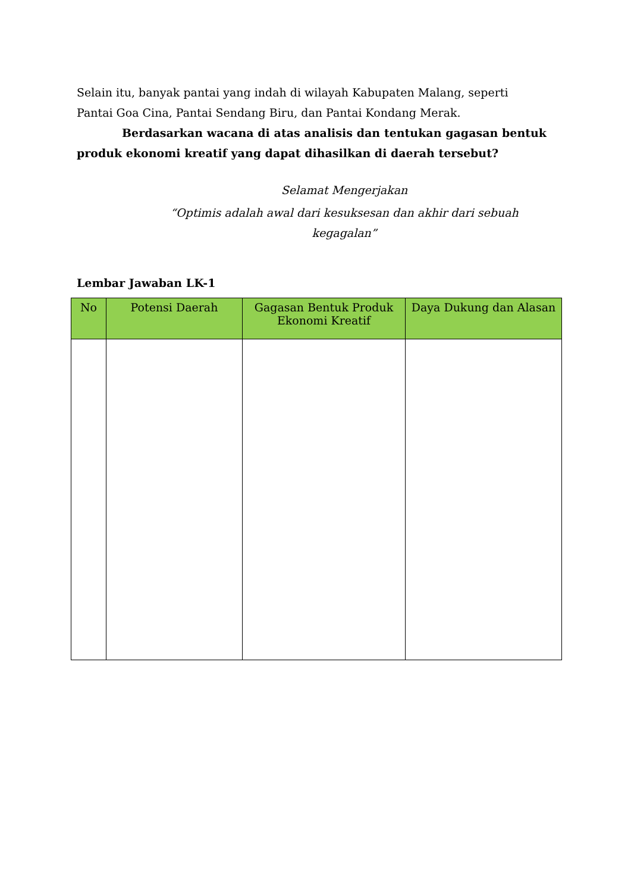Selain itu, banyak pantai yang indah di wilayah Kabupaten Malang, seperti Pantai Goa Cina, Pantai Sendang Biru, dan Pantai Kondang Merak.
Berdasarkan wacana di atas analisis dan tentukan gagasan bentuk produk ekonomi kreatif yang dapat dihasilkan di daerah tersebut?
Selamat Mengerjakan
“Optimis adalah awal dari kesuksesan dan akhir dari sebuah kegagalan”
Lembar Jawaban LK-1
| No | Potensi Daerah | Gagasan Bentuk Produk Ekonomi Kreatif | Daya Dukung dan Alasan |
| --- | --- | --- | --- |